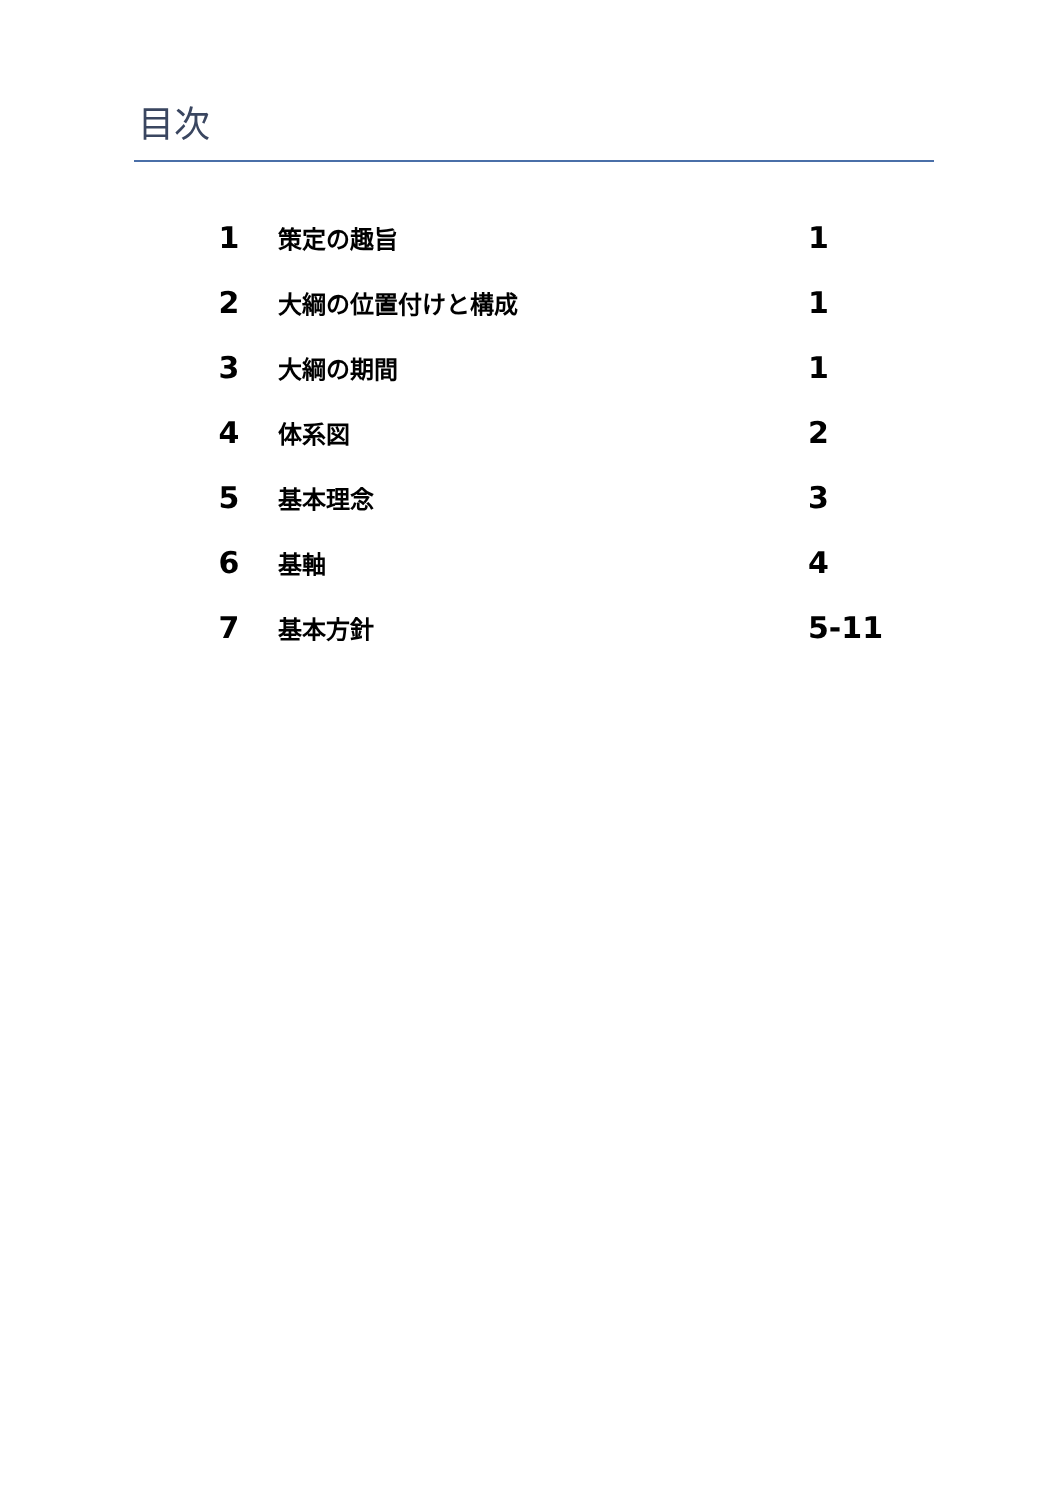目次
| 1 | 策定の趣旨 | 1 |
| 2 | 大綱の位置付けと構成 | 1 |
| 3 | 大綱の期間 | 1 |
| 4 | 体系図 | 2 |
| 5 | 基本理念 | 3 |
| 6 | 基軸 | 4 |
| 7 | 基本方針 | 5-11 |